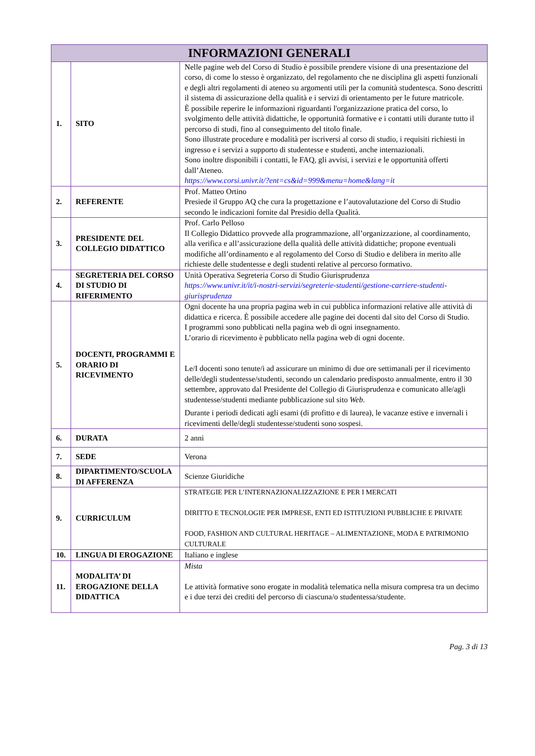| INFORMAZIONI GENERALI | | |
| --- | --- | --- |
| 1. | SITO | Nelle pagine web del Corso di Studio è possibile prendere visione di una presentazione del corso, di come lo stesso è organizzato, del regolamento che ne disciplina gli aspetti funzionali e degli altri regolamenti di ateneo su argomenti utili per la comunità studentesca. Sono descritti il sistema di assicurazione della qualità e i servizi di orientamento per le future matricole. È possibile reperire le informazioni riguardanti l'organizzazione pratica del corso, lo svolgimento delle attività didattiche, le opportunità formative e i contatti utili durante tutto il percorso di studi, fino al conseguimento del titolo finale. Sono illustrate procedure e modalità per iscriversi al corso di studio, i requisiti richiesti in ingresso e i servizi a supporto di studentesse e studenti, anche internazionali. Sono inoltre disponibili i contatti, le FAQ, gli avvisi, i servizi e le opportunità offerti dall’Ateneo. https://www.corsi.univr.it/?ent=cs&id=999&menu=home&lang=it |
| 2. | REFERENTE | Prof. Matteo Ortino Presiede il Gruppo AQ che cura la progettazione e l’autovalutazione del Corso di Studio secondo le indicazioni fornite dal Presidio della Qualità. |
| 3. | PRESIDENTE DEL COLLEGIO DIDATTICO | Prof. Carlo Pelloso Il Collegio Didattico provvede alla programmazione, all’organizzazione, al coordinamento, alla verifica e all’assicurazione della qualità delle attività didattiche; propone eventuali modifiche all’ordinamento e al regolamento del Corso di Studio e delibera in merito alle richieste delle studentesse e degli studenti relative al percorso formativo. |
| 4. | SEGRETERIA DEL CORSO DI STUDIO DI RIFERIMENTO | Unità Operativa Segreteria Corso di Studio Giurisprudenza https://www.univr.it/it/i-nostri-servizi/segreterie-studenti/gestione-carriere-studenti-giurisprudenza |
| 5. | DOCENTI, PROGRAMMI E ORARIO DI RICEVIMENTO | Ogni docente ha una propria pagina web in cui pubblica informazioni relative alle attività di didattica e ricerca. È possibile accedere alle pagine dei docenti dal sito del Corso di Studio. I programmi sono pubblicati nella pagina web di ogni insegnamento. L’orario di ricevimento è pubblicato nella pagina web di ogni docente. Le/I docenti sono tenute/i ad assicurare un minimo di due ore settimanali per il ricevimento delle/degli studentesse/studenti, secondo un calendario predisposto annualmente, entro il 30 settembre, approvato dal Presidente del Collegio di Giurisprudenza e comunicato alle/agli studentesse/studenti mediante pubblicazione sul sito Web . Durante i periodi dedicati agli esami (di profitto e di laurea), le vacanze estive e invernali i ricevimenti delle/degli studentesse/studenti sono sospesi. |
| 6. | DURATA | 2 anni |
| 7. | SEDE | Verona |
| 8. | DIPARTIMENTO/SCUOLA DI AFFERENZA | Scienze Giuridiche |
| 9. | CURRICULUM | STRATEGIE PER L’INTERNAZIONALIZZAZIONE E PER I MERCATI DIRITTO E TECNOLOGIE PER IMPRESE, ENTI ED ISTITUZIONI PUBBLICHE E PRIVATE FOOD, FASHION AND CULTURAL HERITAGE – ALIMENTAZIONE, MODA E PATRIMONIO CULTURALE |
| 10. | LINGUA DI EROGAZIONE | Italiano e inglese |
| 11. | MODALITA’ DI EROGAZIONE DELLA DIDATTICA | Mista Le attività formative sono erogate in modalità telematica nella misura compresa tra un decimo e i due terzi dei crediti del percorso di ciascuna/o studentessa/studente. |
Pag. 3 di 13